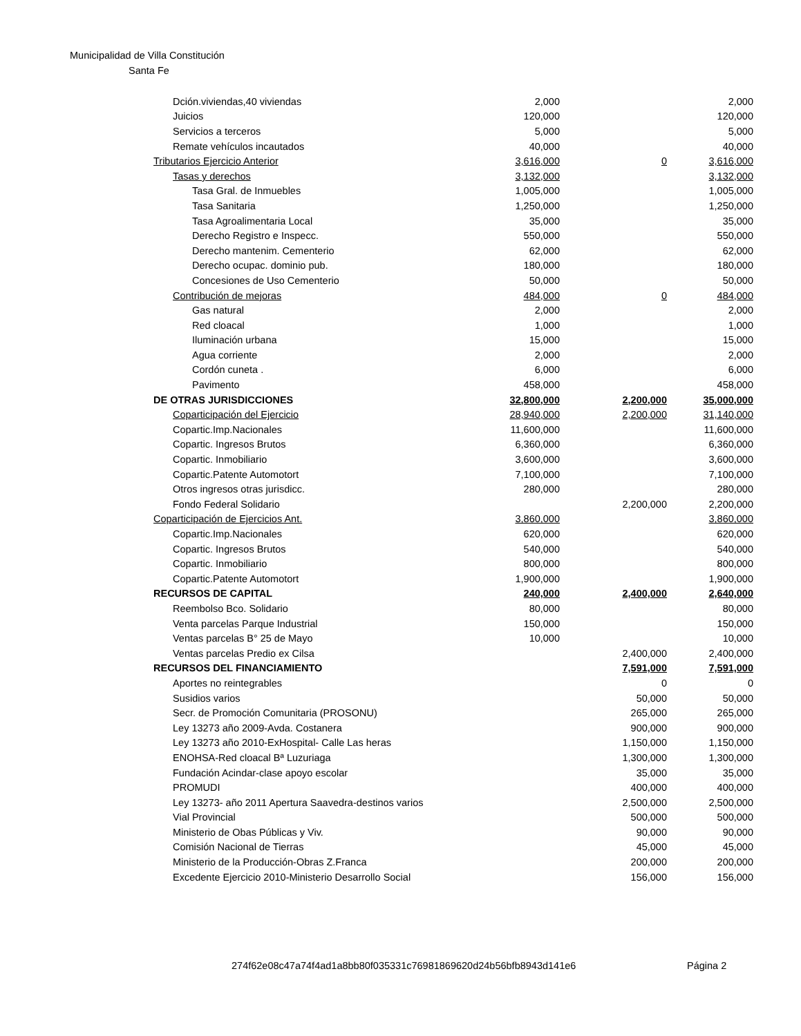Municipalidad de Villa Constitución
Santa Fe
| Dción.viviendas,40 viviendas | 2,000 | | 2,000 |
| Juicios | 120,000 | | 120,000 |
| Servicios a terceros | 5,000 | | 5,000 |
| Remate vehículos incautados | 40,000 | | 40,000 |
| Tributarios Ejercicio Anterior | 3,616,000 | 0 | 3,616,000 |
| Tasas y derechos | 3,132,000 | | 3,132,000 |
| Tasa Gral. de Inmuebles | 1,005,000 | | 1,005,000 |
| Tasa Sanitaria | 1,250,000 | | 1,250,000 |
| Tasa Agroalimentaria Local | 35,000 | | 35,000 |
| Derecho Registro e Inspecc. | 550,000 | | 550,000 |
| Derecho mantenim. Cementerio | 62,000 | | 62,000 |
| Derecho ocupac. dominio pub. | 180,000 | | 180,000 |
| Concesiones de Uso Cementerio | 50,000 | | 50,000 |
| Contribución de mejoras | 484,000 | 0 | 484,000 |
| Gas natural | 2,000 | | 2,000 |
| Red cloacal | 1,000 | | 1,000 |
| Iluminación urbana | 15,000 | | 15,000 |
| Agua corriente | 2,000 | | 2,000 |
| Cordón cuneta . | 6,000 | | 6,000 |
| Pavimento | 458,000 | | 458,000 |
| DE OTRAS JURISDICCIONES | 32,800,000 | 2,200,000 | 35,000,000 |
| Coparticipación del Ejercicio | 28,940,000 | 2,200,000 | 31,140,000 |
| Copartic.Imp.Nacionales | 11,600,000 | | 11,600,000 |
| Copartic. Ingresos Brutos | 6,360,000 | | 6,360,000 |
| Copartic. Inmobiliario | 3,600,000 | | 3,600,000 |
| Copartic.Patente Automotort | 7,100,000 | | 7,100,000 |
| Otros ingresos otras jurisdicc. | 280,000 | | 280,000 |
| Fondo Federal Solidario | | 2,200,000 | 2,200,000 |
| Coparticipación de Ejercicios Ant. | 3,860,000 | | 3,860,000 |
| Copartic.Imp.Nacionales | 620,000 | | 620,000 |
| Copartic. Ingresos Brutos | 540,000 | | 540,000 |
| Copartic. Inmobiliario | 800,000 | | 800,000 |
| Copartic.Patente Automotort | 1,900,000 | | 1,900,000 |
| RECURSOS DE CAPITAL | 240,000 | 2,400,000 | 2,640,000 |
| Reembolso Bco. Solidario | 80,000 | | 80,000 |
| Venta parcelas Parque Industrial | 150,000 | | 150,000 |
| Ventas parcelas B° 25 de Mayo | 10,000 | | 10,000 |
| Ventas parcelas Predio ex Cilsa | | 2,400,000 | 2,400,000 |
| RECURSOS DEL FINANCIAMIENTO | | 7,591,000 | 7,591,000 |
| Aportes no reintegrables | | 0 | 0 |
| Susidios varios | | 50,000 | 50,000 |
| Secr. de Promoción Comunitaria (PROSONU) | | 265,000 | 265,000 |
| Ley 13273 año 2009-Avda. Costanera | | 900,000 | 900,000 |
| Ley 13273 año 2010-ExHospital- Calle Las heras | | 1,150,000 | 1,150,000 |
| ENOHSA-Red cloacal Bª Luzuriaga | | 1,300,000 | 1,300,000 |
| Fundación Acindar-clase apoyo escolar | | 35,000 | 35,000 |
| PROMUDI | | 400,000 | 400,000 |
| Ley 13273- año 2011 Apertura Saavedra-destinos varios | | 2,500,000 | 2,500,000 |
| Vial Provincial | | 500,000 | 500,000 |
| Ministerio de Obas Públicas y Viv. | | 90,000 | 90,000 |
| Comisión Nacional de Tierras | | 45,000 | 45,000 |
| Ministerio de la Producción-Obras Z.Franca | | 200,000 | 200,000 |
| Excedente Ejercicio 2010-Ministerio Desarrollo Social | | 156,000 | 156,000 |
274f62e08c47a74f4ad1a8bb80f035331c76981869620d24b56bfb8943d141e6
Página 2